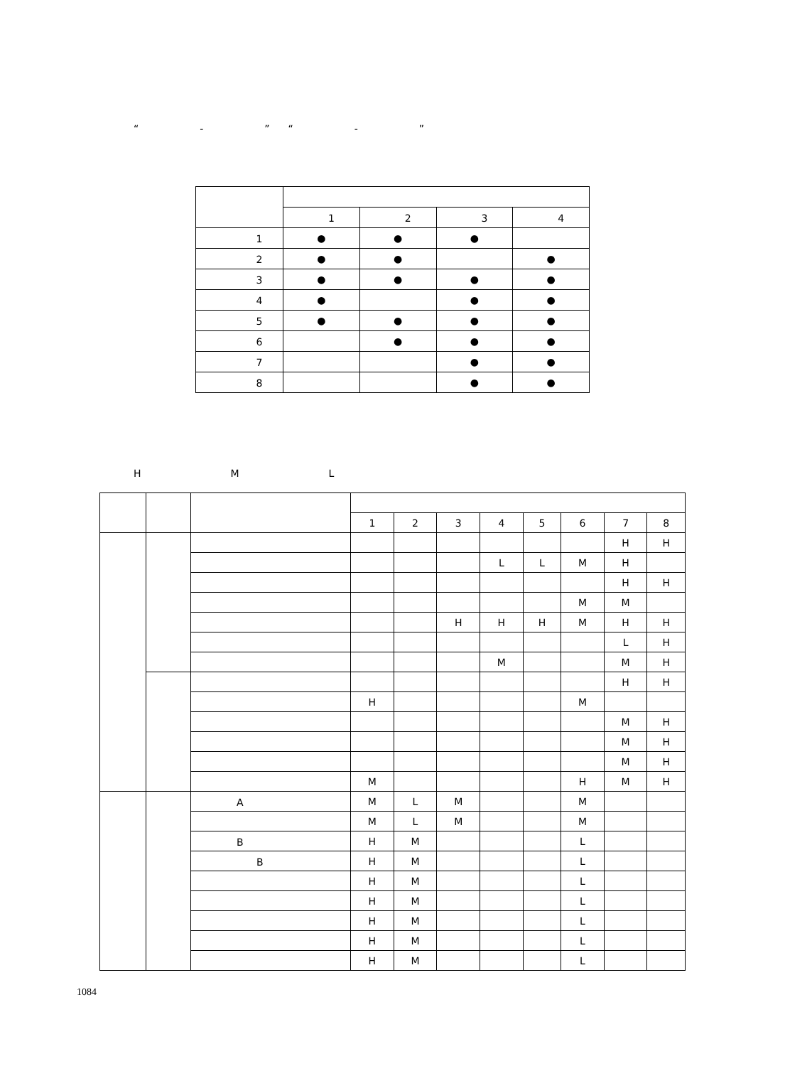“　　　　-　　　　”　“　　　　-　　　　”　　　　
| | 1 | 2 | 3 | 4 |
| --- | --- | --- | --- | --- |
| 1 | ● | ● | ● | |
| 2 | ● | ● | | ● |
| 3 | ● | ● | ● | ● |
| 4 | ● | | ● | ● |
| 5 | ● | ● | ● | ● |
| 6 | | ● | ● | ● |
| 7 | | | ● | ● |
| 8 | | | ● | ● |
　　　　　　　　　　　　　　　　　　　　　　　　　　　　　　　　　　　　
　　H　　　　　　M　　　　　　L　　　　　　
| | | | 1 | 2 | 3 | 4 | 5 | 6 | 7 | 8 |
| --- | --- | --- | --- | --- | --- | --- | --- | --- | --- | --- |
| | | | | | | | | | H | H |
| | | | | | | L | L | M | H | |
| | | | | | | | | | H | H |
| | | | | | | | | M | M | |
| | | | | | H | H | H | M | H | H |
| | | | | | | | | | L | H |
| | | | | | | M | | | M | H |
| | | | | | | | | | H | H |
| | | | H | | | | | M | | |
| | | | | | | | | | M | H |
| | | | | | | | | | M | H |
| | | | | | | | | | M | H |
| | | | M | | | | | H | M | H |
| | | A | M | L | M | | | M | | |
| | | | M | L | M | | | M | | |
| | | B | H | M | | | | L | | |
| | | B | H | M | | | | L | | |
| | | | H | M | | | | L | | |
| | | | H | M | | | | L | | |
| | | | H | M | | | | L | | |
| | | | H | M | | | | L | | |
| | | | H | M | | | | L | | |
1084